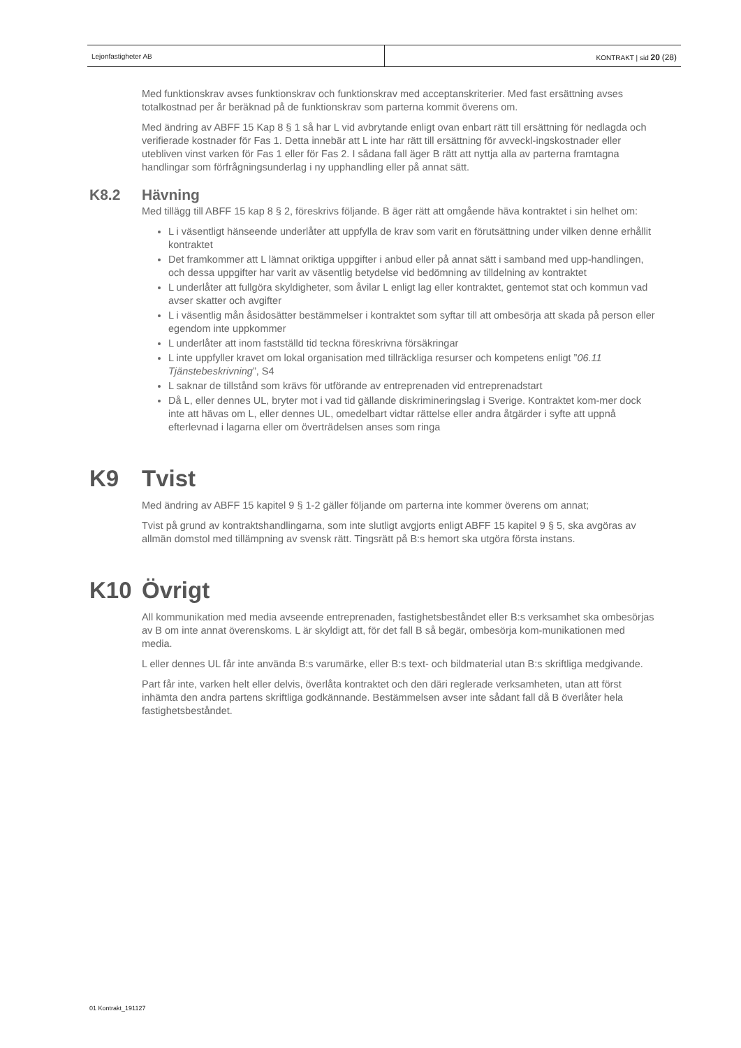Lejonfastigheter AB KONTRAKT | sid 20 (28)
Med funktionskrav avses funktionskrav och funktionskrav med acceptanskriterier. Med fast ersättning avses totalkostnad per år beräknad på de funktionskrav som parterna kommit överens om.
Med ändring av ABFF 15 Kap 8 § 1 så har L vid avbrytande enligt ovan enbart rätt till ersättning för nedlagda och verifierade kostnader för Fas 1. Detta innebär att L inte har rätt till ersättning för avveckl-ingskostnader eller utebliven vinst varken för Fas 1 eller för Fas 2. I sådana fall äger B rätt att nyttja alla av parterna framtagna handlingar som förfrågningsunderlag i ny upphandling eller på annat sätt.
K8.2 Hävning
Med tillägg till ABFF 15 kap 8 § 2, föreskrivs följande. B äger rätt att omgående häva kontraktet i sin helhet om:
L i väsentligt hänseende underlåter att uppfylla de krav som varit en förutsättning under vilken denne erhållit kontraktet
Det framkommer att L lämnat oriktiga uppgifter i anbud eller på annat sätt i samband med upp-handlingen, och dessa uppgifter har varit av väsentlig betydelse vid bedömning av tilldelning av kontraktet
L underlåter att fullgöra skyldigheter, som åvilar L enligt lag eller kontraktet, gentemot stat och kommun vad avser skatter och avgifter
L i väsentlig mån åsidosätter bestämmelser i kontraktet som syftar till att ombesörja att skada på person eller egendom inte uppkommer
L underlåter att inom fastställd tid teckna föreskrivna försäkringar
L inte uppfyller kravet om lokal organisation med tillräckliga resurser och kompetens enligt ”06.11 Tjänstebeskrivning”, S4
L saknar de tillstånd som krävs för utförande av entreprenaden vid entreprenadstart
Då L, eller dennes UL, bryter mot i vad tid gällande diskrimineringslag i Sverige. Kontraktet kom-mer dock inte att hävas om L, eller dennes UL, omedelbart vidtar rättelse eller andra åtgärder i syfte att uppnå efterlevnad i lagarna eller om överträdelsen anses som ringa
K9 Tvist
Med ändring av ABFF 15 kapitel 9 § 1-2 gäller följande om parterna inte kommer överens om annat;
Tvist på grund av kontraktshandlingarna, som inte slutligt avgjorts enligt ABFF 15 kapitel 9 § 5, ska avgöras av allmän domstol med tillämpning av svensk rätt. Tingsrätt på B:s hemort ska utgöra första instans.
K10 Övrigt
All kommunikation med media avseende entreprenaden, fastighetsbeståndet eller B:s verksamhet ska ombesörjas av B om inte annat överenskoms. L är skyldigt att, för det fall B så begär, ombesörja kom-munikationen med media.
L eller dennes UL får inte använda B:s varumärke, eller B:s text- och bildmaterial utan B:s skriftliga medgivande.
Part får inte, varken helt eller delvis, överlåta kontraktet och den däri reglerade verksamheten, utan att först inhämta den andra partens skriftliga godkännande. Bestämmelsen avser inte sådant fall då B överlåter hela fastighetsbeståndet.
01 Kontrakt_191127